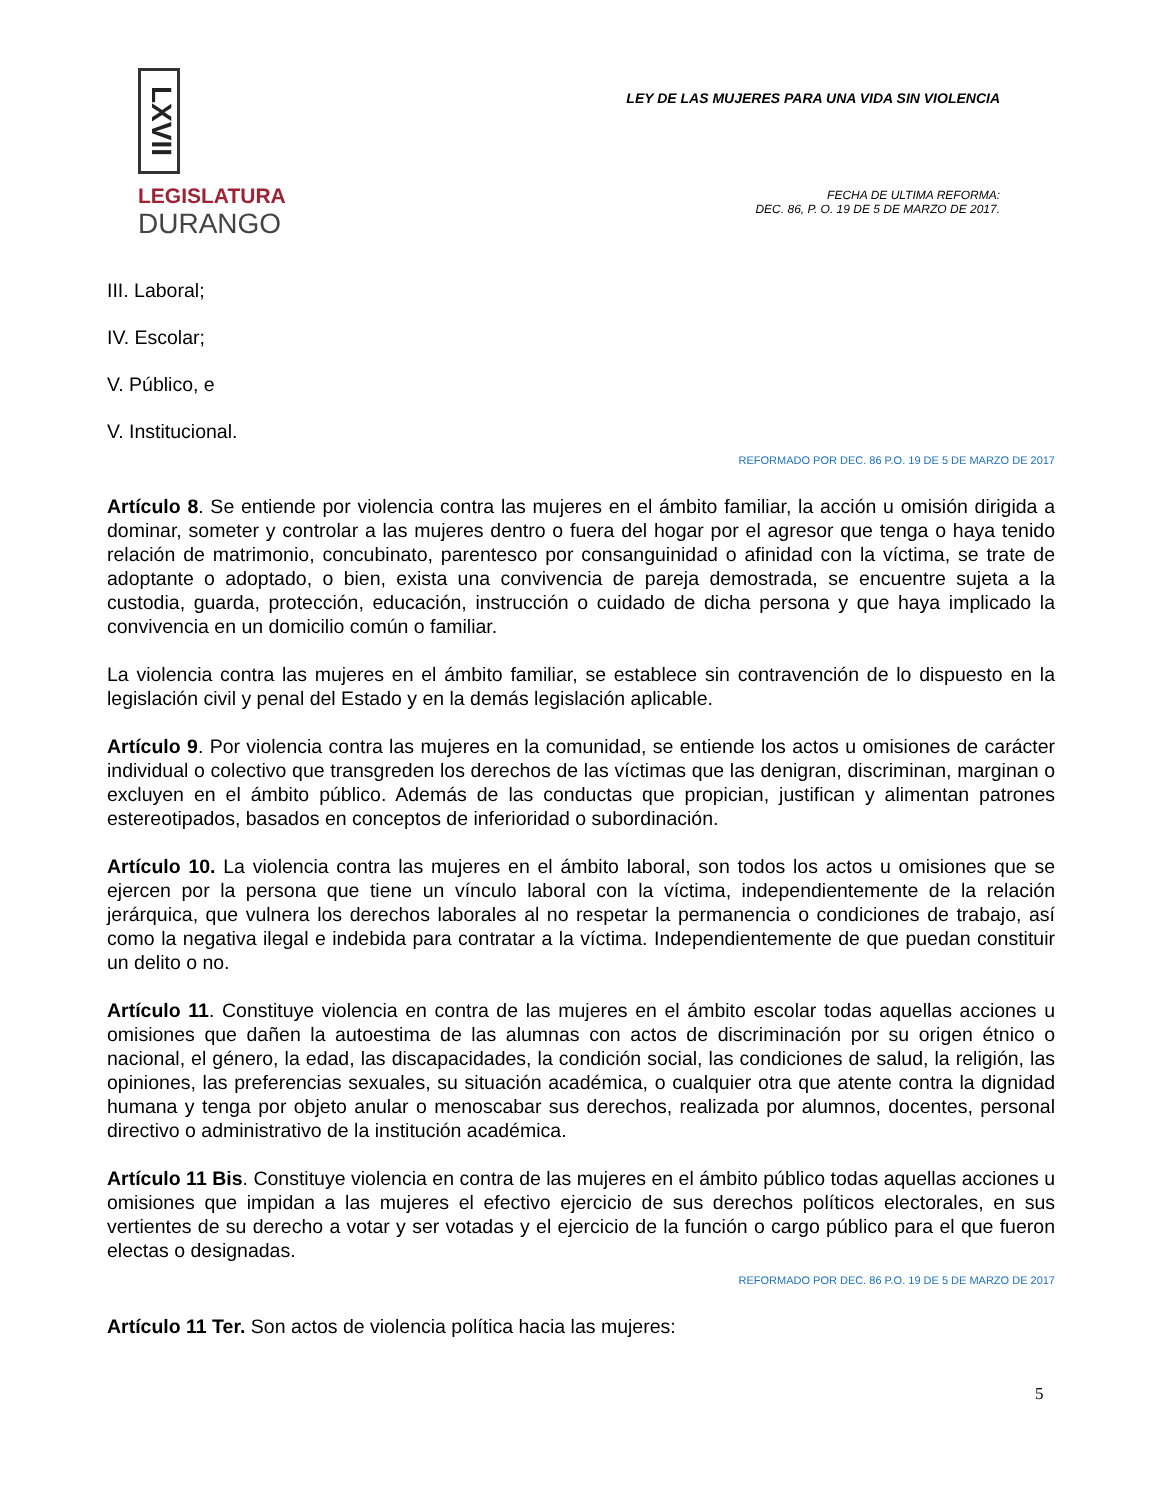LXVII
LEGISLATURA
DURANGO
LEY DE LAS MUJERES PARA UNA VIDA SIN VIOLENCIA
FECHA DE ULTIMA REFORMA:
DEC. 86, P. O. 19 DE 5 DE MARZO DE 2017.
III. Laboral;
IV. Escolar;
V. Público, e
V. Institucional.
REFORMADO POR DEC. 86 P.O. 19 DE 5 DE MARZO DE 2017
Artículo 8. Se entiende por violencia contra las mujeres en el ámbito familiar, la acción u omisión dirigida a dominar, someter y controlar a las mujeres dentro o fuera del hogar por el agresor que tenga o haya tenido relación de matrimonio, concubinato, parentesco por consanguinidad o afinidad con la víctima, se trate de adoptante o adoptado, o bien, exista una convivencia de pareja demostrada, se encuentre sujeta a la custodia, guarda, protección, educación, instrucción o cuidado de dicha persona y que haya implicado la convivencia en un domicilio común o familiar.
La violencia contra las mujeres en el ámbito familiar, se establece sin contravención de lo dispuesto en la legislación civil y penal del Estado y en la demás legislación aplicable.
Artículo 9. Por violencia contra las mujeres en la comunidad, se entiende los actos u omisiones de carácter individual o colectivo que transgreden los derechos de las víctimas que las denigran, discriminan, marginan o excluyen en el ámbito público. Además de las conductas que propician, justifican y alimentan patrones estereotipados, basados en conceptos de inferioridad o subordinación.
Artículo 10. La violencia contra las mujeres en el ámbito laboral, son todos los actos u omisiones que se ejercen por la persona que tiene un vínculo laboral con la víctima, independientemente de la relación jerárquica, que vulnera los derechos laborales al no respetar la permanencia o condiciones de trabajo, así como la negativa ilegal e indebida para contratar a la víctima. Independientemente de que puedan constituir un delito o no.
Artículo 11. Constituye violencia en contra de las mujeres en el ámbito escolar todas aquellas acciones u omisiones que dañen la autoestima de las alumnas con actos de discriminación por su origen étnico o nacional, el género, la edad, las discapacidades, la condición social, las condiciones de salud, la religión, las opiniones, las preferencias sexuales, su situación académica, o cualquier otra que atente contra la dignidad humana y tenga por objeto anular o menoscabar sus derechos, realizada por alumnos, docentes, personal directivo o administrativo de la institución académica.
Artículo 11 Bis. Constituye violencia en contra de las mujeres en el ámbito público todas aquellas acciones u omisiones que impidan a las mujeres el efectivo ejercicio de sus derechos políticos electorales, en sus vertientes de su derecho a votar y ser votadas y el ejercicio de la función o cargo público para el que fueron electas o designadas.
REFORMADO POR DEC. 86 P.O. 19 DE 5 DE MARZO DE 2017
Artículo 11 Ter. Son actos de violencia política hacia las mujeres:
5